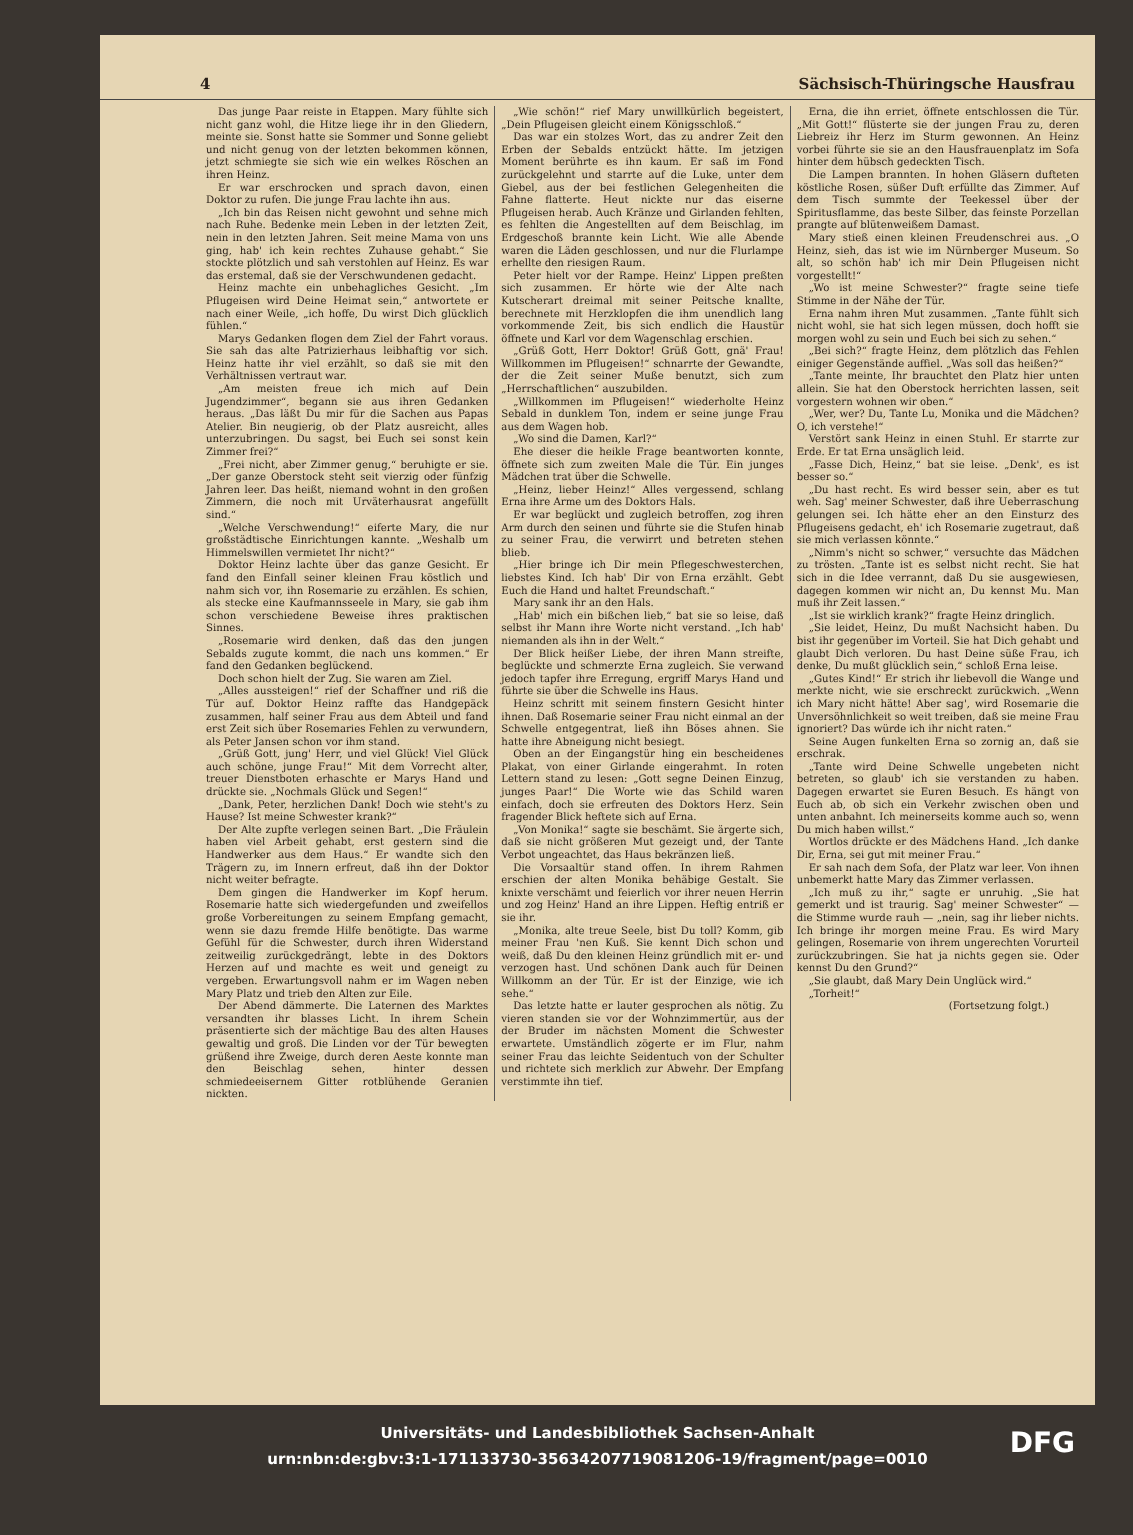4 Sächsisch-Thüringsche Hausfrau
Das junge Paar reiste in Etappen. Mary fühlte sich nicht ganz wohl, die Hitze liege ihr in den Gliedern, meinte sie. Sonst hatte sie Sommer und Sonne geliebt und nicht genug von der letzten bekommen können, jetzt schmiegte sie sich wie ein welkes Röschen an ihren Heinz.
Er war erschrocken und sprach davon, einen Doktor zu rufen. Die junge Frau lachte ihn aus.
„Ich bin das Reisen nicht gewohnt und sehne mich nach Ruhe. Bedenke mein Leben in der letzten Zeit, nein in den letzten Jahren. Seit meine Mama von uns ging, hab' ich kein rechtes Zuhause gehabt.“ Sie stockte plötzlich und sah verstohlen auf Heinz. Es war das erstemal, daß sie der Verschwundenen gedacht.
Heinz machte ein unbehagliches Gesicht. „Im Pflugeisen wird Deine Heimat sein,“ antwortete er nach einer Weile, „ich hoffe, Du wirst Dich glücklich fühlen.“
Marys Gedanken flogen dem Ziel der Fahrt voraus. Sie sah das alte Patrizierhaus leibhaftig vor sich. Heinz hatte ihr viel erzählt, so daß sie mit den Verhältnissen vertraut war.
„Am meisten freue ich mich auf Dein Jugendzimmer“, begann sie aus ihren Gedanken heraus. „Das läßt Du mir für die Sachen aus Papas Atelier. Bin neugierig, ob der Platz ausreicht, alles unterzubringen. Du sagst, bei Euch sei sonst kein Zimmer frei?“
„Frei nicht, aber Zimmer genug,“ beruhigte er sie. „Der ganze Oberstock steht seit vierzig oder fünfzig Jahren leer. Das heißt, niemand wohnt in den großen Zimmern, die noch mit Urväterhausrat angefüllt sind.“
„Welche Verschwendung!“ eiferte Mary, die nur großstädtische Einrichtungen kannte. „Weshalb um Himmelswillen vermietet Ihr nicht?“
Doktor Heinz lachte über das ganze Gesicht. Er fand den Einfall seiner kleinen Frau köstlich und nahm sich vor, ihn Rosemarie zu erzählen. Es schien, als stecke eine Kaufmannsseele in Mary, sie gab ihm schon verschiedene Beweise ihres praktischen Sinnes.
„Rosemarie wird denken, daß das den jungen Sebalds zugute kommt, die nach uns kommen.“ Er fand den Gedanken beglückend.
Doch schon hielt der Zug. Sie waren am Ziel.
„Alles aussteigen!“ rief der Schaffner und riß die Tür auf. Doktor Heinz raffte das Handgepäck zusammen, half seiner Frau aus dem Abteil und fand erst Zeit sich über Rosemaries Fehlen zu verwundern, als Peter Jansen schon vor ihm stand.
„Grüß Gott, jung' Herr, und viel Glück! Viel Glück auch schöne, junge Frau!“ Mit dem Vorrecht alter, treuer Dienstboten erhaschte er Marys Hand und drückte sie. „Nochmals Glück und Segen!“
„Dank, Peter, herzlichen Dank! Doch wie steht's zu Hause? Ist meine Schwester krank?“
Der Alte zupfte verlegen seinen Bart. „Die Fräulein haben viel Arbeit gehabt, erst gestern sind die Handwerker aus dem Haus.“ Er wandte sich den Trägern zu, im Innern erfreut, daß ihn der Doktor nicht weiter befragte.
Dem gingen die Handwerker im Kopf herum. Rosemarie hatte sich wiedergefunden und zweifellos große Vorbereitungen zu seinem Empfang gemacht, wenn sie dazu fremde Hilfe benötigte. Das warme Gefühl für die Schwester, durch ihren Widerstand zeitweilig zurückgedrängt, lebte in des Doktors Herzen auf und machte es weit und geneigt zu vergeben. Erwartungsvoll nahm er im Wagen neben Mary Platz und trieb den Alten zur Eile.
Der Abend dämmerte. Die Laternen des Marktes versandten ihr blasses Licht. In ihrem Schein präsentierte sich der mächtige Bau des alten Hauses gewaltig und groß. Die Linden vor der Tür bewegten grüßend ihre Zweige, durch deren Aeste konnte man den Beischlag sehen, hinter dessen schmiedeeisernem Gitter rotblühende Geranien nickten.
„Wie schön!“ rief Mary unwillkürlich begeistert, „Dein Pflugeisen gleicht einem Königsschloß.“
Das war ein stolzes Wort, das zu andrer Zeit den Erben der Sebalds entzückt hätte. Im jetzigen Moment berührte es ihn kaum. Er saß im Fond zurückgelehnt und starrte auf die Luke, unter dem Giebel, aus der bei festlichen Gelegenheiten die Fahne flatterte. Heut nickte nur das eiserne Pflugeisen herab. Auch Kränze und Girlanden fehlten, es fehlten die Angestellten auf dem Beischlag, im Erdgeschoß brannte kein Licht. Wie alle Abende waren die Läden geschlossen, und nur die Flurlampe erhellte den riesigen Raum.
Peter hielt vor der Rampe. Heinz' Lippen preßten sich zusammen. Er hörte wie der Alte nach Kutscherart dreimal mit seiner Peitsche knallte, berechnete mit Herzklopfen die ihm unendlich lang vorkommende Zeit, bis sich endlich die Haustür öffnete und Karl vor dem Wagenschlag erschien.
„Grüß Gott, Herr Doktor! Grüß Gott, gnä' Frau! Willkommen im Pflugeisen!“ schnarrte der Gewandte, der die Zeit seiner Muße benutzt, sich zum „Herrschaftlichen“ auszubilden.
„Willkommen im Pflugeisen!“ wiederholte Heinz Sebald in dunklem Ton, indem er seine junge Frau aus dem Wagen hob.
„Wo sind die Damen, Karl?“
Ehe dieser die heikle Frage beantworten konnte, öffnete sich zum zweiten Male die Tür. Ein junges Mädchen trat über die Schwelle.
„Heinz, lieber Heinz!“ Alles vergessend, schlang Erna ihre Arme um des Doktors Hals.
Er war beglückt und zugleich betroffen, zog ihren Arm durch den seinen und führte sie die Stufen hinab zu seiner Frau, die verwirrt und betreten stehen blieb.
„Hier bringe ich Dir mein Pflegeschwesterchen, liebstes Kind. Ich hab' Dir von Erna erzählt. Gebt Euch die Hand und haltet Freundschaft.“
Mary sank ihr an den Hals.
„Hab' mich ein bißchen lieb,“ bat sie so leise, daß selbst ihr Mann ihre Worte nicht verstand. „Ich hab' niemanden als ihn in der Welt.“
Der Blick heißer Liebe, der ihren Mann streifte, beglückte und schmerzte Erna zugleich. Sie verwand jedoch tapfer ihre Erregung, ergriff Marys Hand und führte sie über die Schwelle ins Haus.
Heinz schritt mit seinem finstern Gesicht hinter ihnen. Daß Rosemarie seiner Frau nicht einmal an der Schwelle entgegentrat, ließ ihn Böses ahnen. Sie hatte ihre Abneigung nicht besiegt.
Oben an der Eingangstür hing ein bescheidenes Plakat, von einer Girlande eingerahmt. In roten Lettern stand zu lesen: „Gott segne Deinen Einzug, junges Paar!“ Die Worte wie das Schild waren einfach, doch sie erfreuten des Doktors Herz. Sein fragender Blick heftete sich auf Erna.
„Von Monika!“ sagte sie beschämt. Sie ärgerte sich, daß sie nicht größeren Mut gezeigt und, der Tante Verbot ungeachtet, das Haus bekränzen ließ.
Die Vorsaaltür stand offen. In ihrem Rahmen erschien der alten Monika behäbige Gestalt. Sie knixte verschämt und feierlich vor ihrer neuen Herrin und zog Heinz' Hand an ihre Lippen. Heftig entriß er sie ihr.
„Monika, alte treue Seele, bist Du toll? Komm, gib meiner Frau 'nen Kuß. Sie kennt Dich schon und weiß, daß Du den kleinen Heinz gründlich mit er- und verzogen hast. Und schönen Dank auch für Deinen Willkomm an der Tür. Er ist der Einzige, wie ich sehe.“
Das letzte hatte er lauter gesprochen als nötig. Zu vieren standen sie vor der Wohnzimmertür, aus der der Bruder im nächsten Moment die Schwester erwartete. Umständlich zögerte er im Flur, nahm seiner Frau das leichte Seidentuch von der Schulter und richtete sich merklich zur Abwehr. Der Empfang verstimmte ihn tief.
Erna, die ihn erriet, öffnete entschlossen die Tür. „Mit Gott!“ flüsterte sie der jungen Frau zu, deren Liebreiz ihr Herz im Sturm gewonnen. An Heinz vorbei führte sie sie an den Hausfrauenplatz im Sofa hinter dem hübsch gedeckten Tisch.
Die Lampen brannten. In hohen Gläsern dufteten köstliche Rosen, süßer Duft erfüllte das Zimmer. Auf dem Tisch summte der Teekessel über der Spiritusflamme, das beste Silber, das feinste Porzellan prangte auf blütenweißem Damast.
Mary stieß einen kleinen Freudenschrei aus. „O Heinz, sieh, das ist wie im Nürnberger Museum. So alt, so schön hab' ich mir Dein Pflugeisen nicht vorgestellt!“
„Wo ist meine Schwester?“ fragte seine tiefe Stimme in der Nähe der Tür.
Erna nahm ihren Mut zusammen. „Tante fühlt sich nicht wohl, sie hat sich legen müssen, doch hofft sie morgen wohl zu sein und Euch bei sich zu sehen.“
„Bei sich?“ fragte Heinz, dem plötzlich das Fehlen einiger Gegenstände auffiel. „Was soll das heißen?“
„Tante meinte, Ihr brauchtet den Platz hier unten allein. Sie hat den Oberstock herrichten lassen, seit vorgestern wohnen wir oben.“
„Wer, wer? Du, Tante Lu, Monika und die Mädchen? O, ich verstehe!“
Verstört sank Heinz in einen Stuhl. Er starrte zur Erde. Er tat Erna unsäglich leid.
„Fasse Dich, Heinz,“ bat sie leise. „Denk', es ist besser so.“
„Du hast recht. Es wird besser sein, aber es tut weh. Sag' meiner Schwester, daß ihre Ueberraschung gelungen sei. Ich hätte eher an den Einsturz des Pflugeisens gedacht, eh' ich Rosemarie zugetraut, daß sie mich verlassen könnte.“
„Nimm's nicht so schwer,“ versuchte das Mädchen zu trösten. „Tante ist es selbst nicht recht. Sie hat sich in die Idee verrannt, daß Du sie ausgewiesen, dagegen kommen wir nicht an, Du kennst Mu. Man muß ihr Zeit lassen.“
„Ist sie wirklich krank?“ fragte Heinz dringlich.
„Sie leidet, Heinz, Du mußt Nachsicht haben. Du bist ihr gegenüber im Vorteil. Sie hat Dich gehabt und glaubt Dich verloren. Du hast Deine süße Frau, ich denke, Du mußt glücklich sein,“ schloß Erna leise.
„Gutes Kind!“ Er strich ihr liebevoll die Wange und merkte nicht, wie sie erschreckt zurückwich. „Wenn ich Mary nicht hätte! Aber sag', wird Rosemarie die Unversöhnlichkeit so weit treiben, daß sie meine Frau ignoriert? Das würde ich ihr nicht raten.“
Seine Augen funkelten Erna so zornig an, daß sie erschrak.
„Tante wird Deine Schwelle ungebeten nicht betreten, so glaub' ich sie verstanden zu haben. Dagegen erwartet sie Euren Besuch. Es hängt von Euch ab, ob sich ein Verkehr zwischen oben und unten anbahnt. Ich meinerseits komme auch so, wenn Du mich haben willst.“
Wortlos drückte er des Mädchens Hand. „Ich danke Dir, Erna, sei gut mit meiner Frau.“
Er sah nach dem Sofa, der Platz war leer. Von ihnen unbemerkt hatte Mary das Zimmer verlassen.
„Ich muß zu ihr,“ sagte er unruhig. „Sie hat gemerkt und ist traurig. Sag' meiner Schwester“ — die Stimme wurde rauh — „nein, sag ihr lieber nichts. Ich bringe ihr morgen meine Frau. Es wird Mary gelingen, Rosemarie von ihrem ungerechten Vorurteil zurückzubringen. Sie hat ja nichts gegen sie. Oder kennst Du den Grund?“
„Sie glaubt, daß Mary Dein Unglück wird.“
„Torheit!“
(Fortsetzung folgt.)
Universitäts- und Landesbibliothek Sachsen-Anhalt
urn:nbn:de:gbv:3:1-171133730-35634207719081206-19/fragment/page=0010
DFG